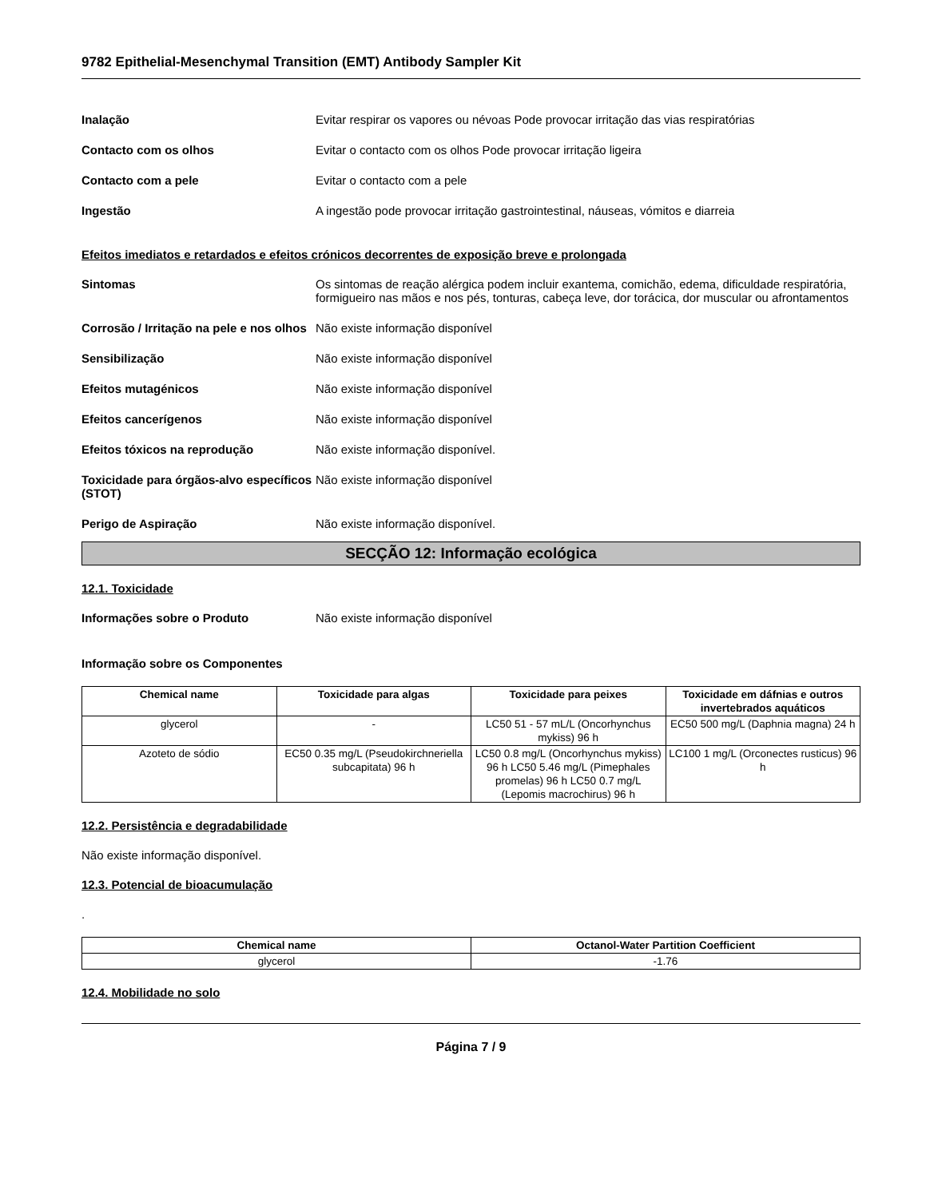9782 Epithelial-Mesenchymal Transition (EMT) Antibody Sampler Kit
Inalação Evitar respirar os vapores ou névoas Pode provocar irritação das vias respiratórias
Contacto com os olhos Evitar o contacto com os olhos Pode provocar irritação ligeira
Contacto com a pele Evitar o contacto com a pele
Ingestão A ingestão pode provocar irritação gastrointestinal, náuseas, vómitos e diarreia
Efeitos imediatos e retardados e efeitos crónicos decorrentes de exposição breve e prolongada
Sintomas Os sintomas de reação alérgica podem incluir exantema, comichão, edema, dificuldade respiratória, formigueiro nas mãos e nos pés, tonturas, cabeça leve, dor torácica, dor muscular ou afrontamentos
Corrosão / Irritação na pele e nos olhos
Não existe informação disponível
Sensibilização Não existe informação disponível
Efeitos mutagénicos Não existe informação disponível
Efeitos cancerígenos Não existe informação disponível
Efeitos tóxicos na reprodução Não existe informação disponível.
Toxicidade para órgãos-alvo específicos (STOT)
Não existe informação disponível
Perigo de Aspiração Não existe informação disponível.
SECÇÃO 12: Informação ecológica
12.1. Toxicidade
Informações sobre o Produto Não existe informação disponível
Informação sobre os Componentes
| Chemical name | Toxicidade para algas | Toxicidade para peixes | Toxicidade em dáfnias e outros invertebrados aquáticos |
| --- | --- | --- | --- |
| glycerol | - | LC50 51 - 57 mL/L (Oncorhynchus mykiss) 96 h | EC50 500 mg/L (Daphnia magna) 24 h |
| Azoteto de sódio | EC50 0.35 mg/L (Pseudokirchneriella subcapitata) 96 h | LC50 0.8 mg/L (Oncorhynchus mykiss) 96 h LC50 5.46 mg/L (Pimephales promelas) 96 h LC50 0.7 mg/L (Lepomis macrochirus) 96 h | LC100 1 mg/L (Orconectes rusticus) 96 h |
12.2. Persistência e degradabilidade
Não existe informação disponível.
12.3. Potencial de bioacumulação
.
| Chemical name | Octanol-Water Partition Coefficient |
| --- | --- |
| glycerol | -1.76 |
12.4. Mobilidade no solo
Página 7 / 9